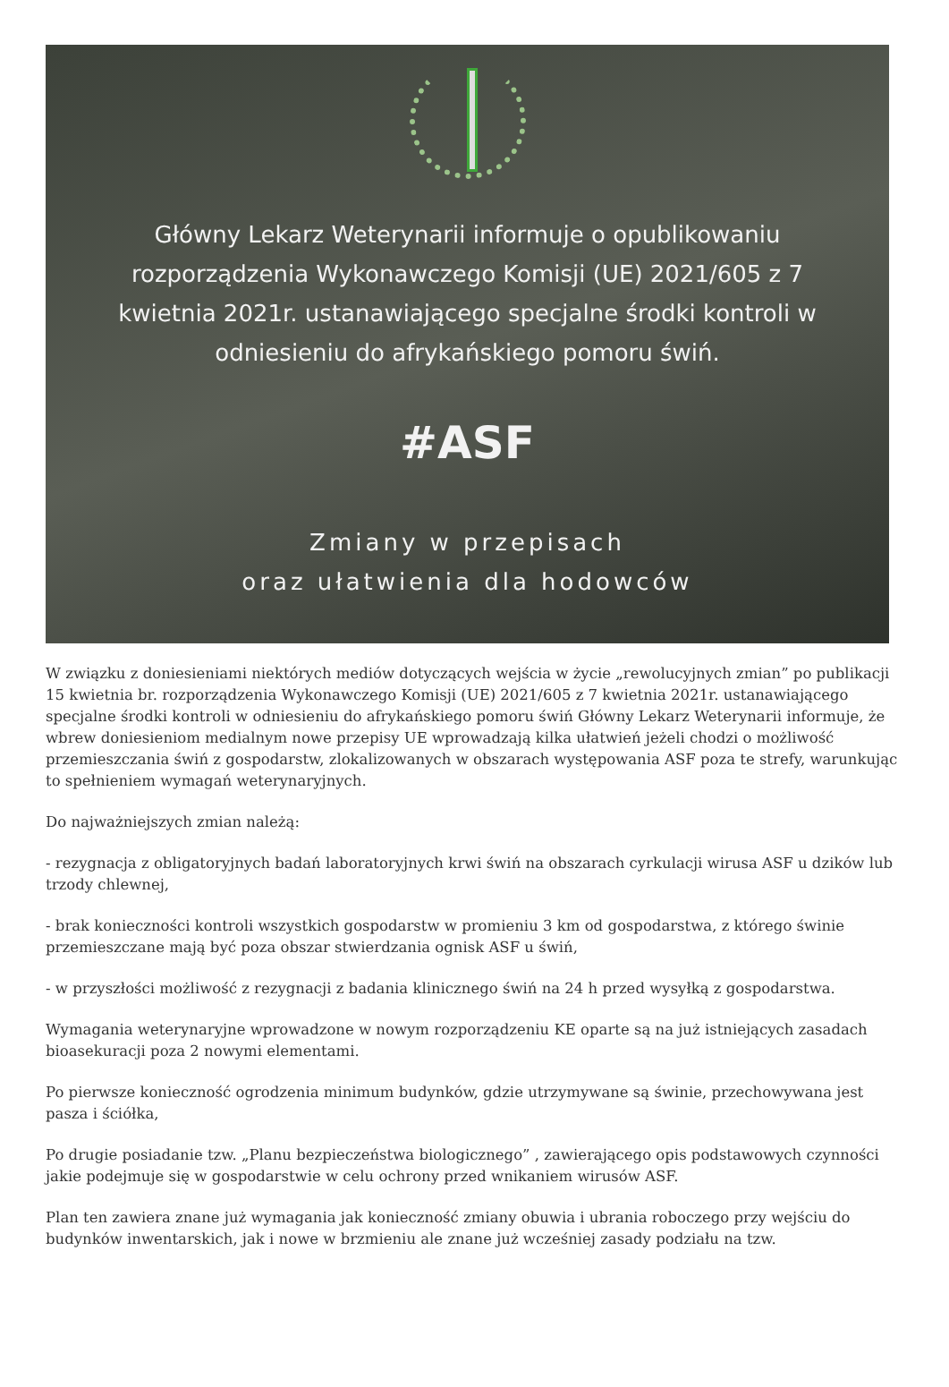Główny Lekarz Weterynarii informuje o opublikowaniu rozporządzenia Wykonawczego Komisji (UE) 2021/605 z 7 kwietnia 2021r. ustanawiającego specjalne środki kontroli w odniesieniu do afrykańskiego pomoru świń.
#ASF
Zmiany w przepisach
oraz ułatwienia dla hodowców
W związku z doniesieniami niektórych mediów dotyczących wejścia w życie „rewolucyjnych zmian” po publikacji 15 kwietnia br. rozporządzenia Wykonawczego Komisji (UE) 2021/605 z 7 kwietnia 2021r. ustanawiającego specjalne środki kontroli w odniesieniu do afrykańskiego pomoru świń Główny Lekarz Weterynarii informuje, że wbrew doniesieniom medialnym nowe przepisy UE wprowadzają kilka ułatwień jeżeli chodzi o możliwość przemieszczania świń z gospodarstw, zlokalizowanych w obszarach występowania ASF poza te strefy, warunkując to spełnieniem wymagań weterynaryjnych.
Do najważniejszych zmian należą:
- rezygnacja z obligatoryjnych badań laboratoryjnych krwi świń na obszarach cyrkulacji wirusa ASF u dzików lub trzody chlewnej,
- brak konieczności kontroli wszystkich gospodarstw w promieniu 3 km od gospodarstwa, z którego świnie przemieszczane mają być poza obszar stwierdzania ognisk ASF u świń,
- w przyszłości możliwość z rezygnacji z badania klinicznego świń na 24 h przed wysyłką z gospodarstwa.
Wymagania weterynaryjne wprowadzone w nowym rozporządzeniu KE oparte są na już istniejących zasadach bioasekuracji poza 2 nowymi elementami.
Po pierwsze konieczność ogrodzenia minimum budynków, gdzie utrzymywane są świnie, przechowywana jest pasza i ściółka,
Po drugie posiadanie tzw. „Planu bezpieczeństwa biologicznego” , zawierającego opis podstawowych czynności jakie podejmuje się w gospodarstwie w celu ochrony przed wnikaniem wirusów ASF.
Plan ten zawiera znane już wymagania jak konieczność zmiany obuwia i ubrania roboczego przy wejściu do budynków inwentarskich, jak i nowe w brzmieniu ale znane już wcześniej zasady podziału na tzw.